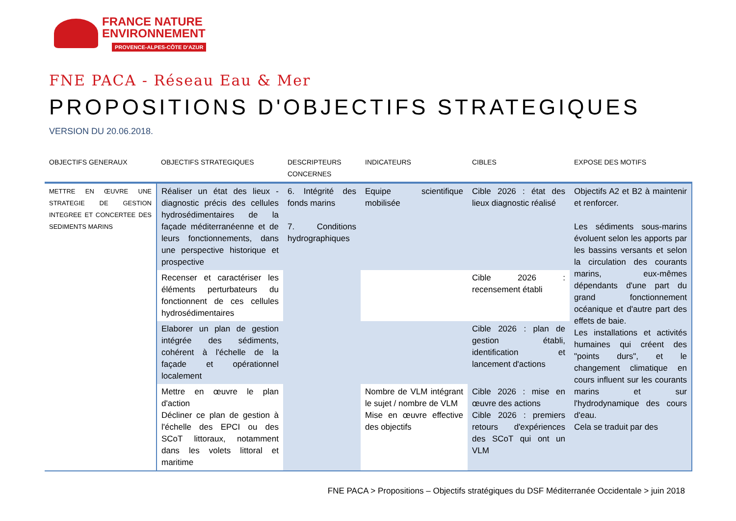FRANCE NATURE
ENVIRONNEMENT
PROVENCE-ALPES-CÔTE D'AZUR
FNE PACA - Réseau Eau & Mer
PROPOSITIONS D'OBJECTIFS STRATEGIQUES
VERSION DU 20.06.2018.
| OBJECTIFS GENERAUX | OBJECTIFS STRATEGIQUES | DESCRIPTEURS CONCERNES | INDICATEURS | CIBLES | EXPOSE DES MOTIFS |
| --- | --- | --- | --- | --- | --- |
| METTRE EN ŒUVRE UNE STRATEGIE DE GESTION INTEGREE ET CONCERTEE DES SEDIMENTS MARINS | Réaliser un état des lieux - diagnostic précis des cellules hydrosédimentaires de la façade méditerranéenne et de leurs fonctionnements, dans une perspective historique et prospective | 6. Intégrité des fonds marins 7. Conditions hydrographiques | Equipe scientifique mobilisée | Cible 2026 : état des lieux diagnostic réalisé | Objectifs A2 et B2 à maintenir et renforcer. Les sédiments sous-marins évoluent selon les apports par les bassins versants et selon la circulation des courants marins, eux-mêmes dépendants d'une part du grand fonctionnement océanique et d'autre part des effets de baie. Les installations et activités humaines qui créent des "points durs", et le changement climatique en cours influent sur les courants marins et sur l'hydrodynamique des cours d'eau. Cela se traduit par des |
| | Recenser et caractériser les éléments perturbateurs du fonctionnent de ces cellules hydrosédimentaires | | | Cible 2026 : recensement établi | |
| | Elaborer un plan de gestion intégrée des sédiments, cohérent à l'échelle de la façade et opérationnel localement | | | Cible 2026 : plan de gestion établi, identification et lancement d'actions | |
| | Mettre en œuvre le plan d'action Décliner ce plan de gestion à l'échelle des EPCI ou des SCoT littoraux, notamment dans les volets littoral et maritime | | Nombre de VLM intégrant le sujet / nombre de VLM Mise en œuvre effective des objectifs | Cible 2026 : mise en œuvre des actions Cible 2026 : premiers retours d'expériences des SCoT qui ont un VLM | |
FNE PACA > Propositions – Objectifs stratégiques du DSF Méditerranée Occidentale > juin 2018